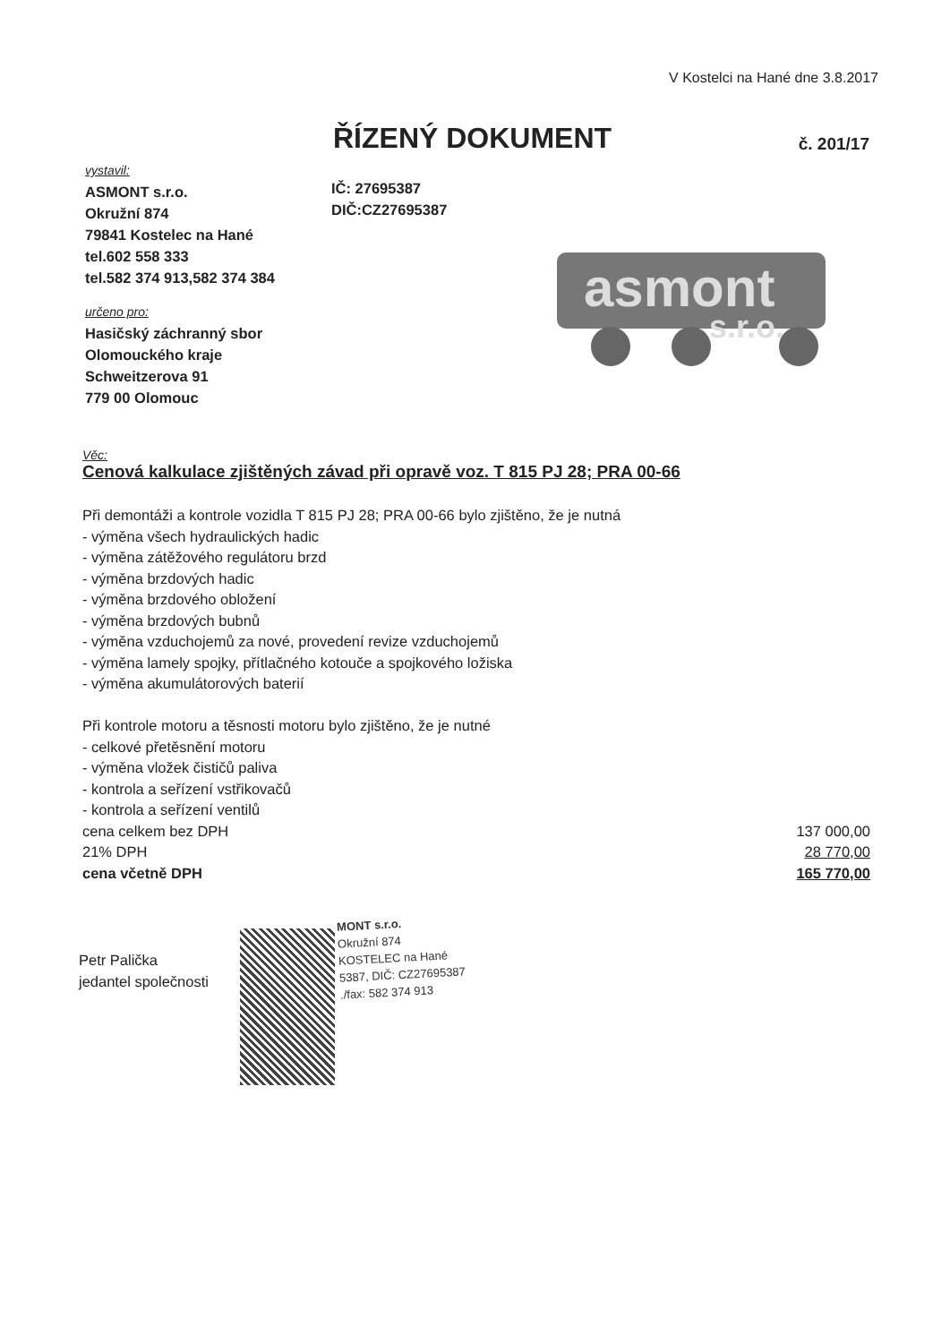V Kostelci na Hané dne 3.8.2017
ŘÍZENÝ DOKUMENT č. 201/17
vystavil:
ASMONT s.r.o.
Okružní 874
79841 Kostelec na Hané
tel.602 558 333
tel.582 374 913,582 374 384
určeno pro:
Hasičský záchranný sbor
Olomouckého kraje
Schweitzerova 91
779 00 Olomouc
IČ: 27695387
DIČ:CZ27695387
asmont
s.r.o.
Věc:
Cenová kalkulace zjištěných závad při opravě voz. T 815 PJ 28; PRA 00-66
Při demontáži a kontrole vozidla T 815 PJ 28; PRA 00-66 bylo zjištěno, že je nutná
- výměna všech hydraulických hadic
- výměna zátěžového regulátoru brzd
- výměna brzdových hadic
- výměna brzdového obložení
- výměna brzdových bubnů
- výměna vzduchojemů za nové, provedení revize vzduchojemů
- výměna lamely spojky, přítlačného kotouče a spojkového ložiska
- výměna akumulátorových baterií
Při kontrole motoru a těsnosti motoru bylo zjištěno, že je nutné
- celkové přetěsnění motoru
- výměna vložek čističů paliva
- kontrola a seřízení vstřikovačů
- kontrola a seřízení ventilů
cena celkem bez DPH 137 000,00
21% DPH 28 770,00
cena včetně DPH 165 770,00
Petr Palička
jedantel společnosti
MONT s.r.o.
Okružní 874
KOSTELEC na Hané
5387, DIČ: CZ27695387
./fax: 582 374 913